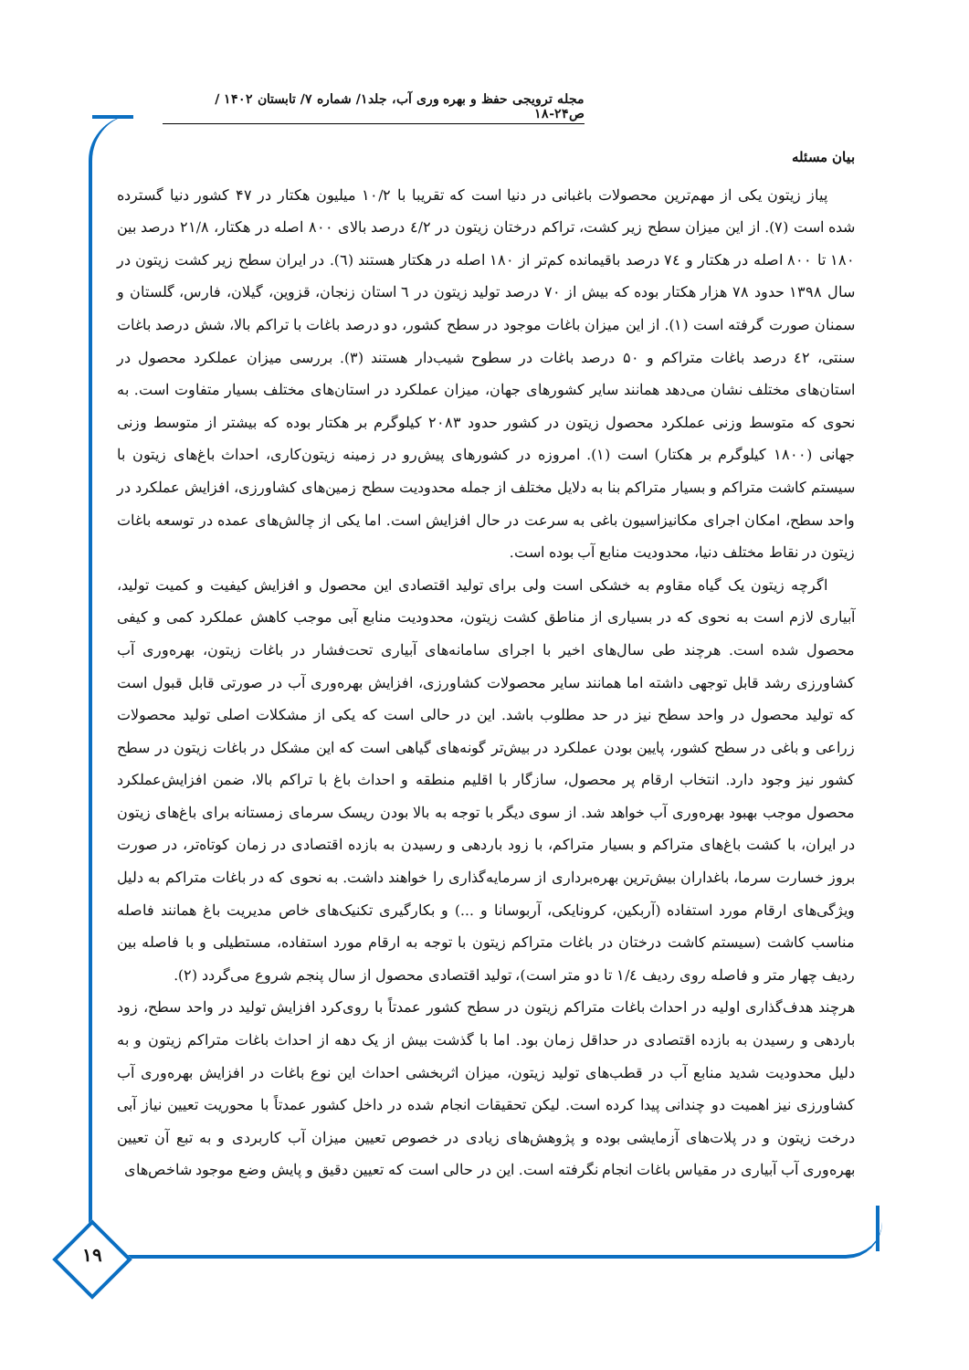مجله ترویجی حفظ و بهره وری آب، جلد۱/ شماره ۷/ تابستان ۱۴۰۲ / ص۲۴-۱۸
بیان مسئله
پیاز زیتون یکی از مهم‌ترین محصولات باغبانی در دنیا است که تقریبا با ۱۰/۲ میلیون هکتار در ۴۷ کشور دنیا گسترده شده است (۷). از این میزان سطح زیر کشت، تراکم درختان زیتون در ٤/۲ درصد بالای ۸۰۰ اصله در هکتار، ۲۱/۸ درصد بین ۱۸۰ تا ۸۰۰ اصله در هکتار و ۷٤ درصد باقیمانده کم‌تر از ۱۸۰ اصله در هکتار هستند (٦). در ایران سطح زیر کشت زیتون در سال ۱۳۹۸ حدود ۷۸ هزار هکتار بوده که بیش از ۷۰ درصد تولید زیتون در ٦ استان زنجان، قزوین، گیلان، فارس، گلستان و سمنان صورت گرفته است (۱). از این میزان باغات موجود در سطح کشور، دو درصد باغات با تراکم بالا، شش درصد باغات سنتی، ٤۲ درصد باغات متراکم و ۵۰ درصد باغات در سطوح شیب‌دار هستند (۳). بررسی میزان عملکرد محصول در استان‌های مختلف نشان می‌دهد همانند سایر کشورهای جهان، میزان عملکرد در استان‌های مختلف بسیار متفاوت است. به نحوی که متوسط وزنی عملکرد محصول زیتون در کشور حدود ۲۰۸۳ کیلوگرم بر هکتار بوده که بیشتر از متوسط وزنی جهانی (۱۸۰۰ کیلوگرم بر هکتار) است (۱). امروزه در کشورهای پیش‌رو در زمینه زیتون‌کاری، احداث باغ‌های زیتون با سیستم کاشت متراکم و بسیار متراکم بنا به دلایل مختلف از جمله محدودیت سطح زمین‌های کشاورزی، افزایش عملکرد در واحد سطح، امکان اجرای مکانیزاسیون باغی به سرعت در حال افزایش است. اما یکی از چالش‌های عمده در توسعه باغات زیتون در نقاط مختلف دنیا، محدودیت منابع آب بوده است.
اگرچه زیتون یک گیاه مقاوم به خشکی است ولی برای تولید اقتصادی این محصول و افزایش کیفیت و کمیت تولید، آبیاری لازم است به نحوی که در بسیاری از مناطق کشت زیتون، محدودیت منابع آبی موجب کاهش عملکرد کمی و کیفی محصول شده است. هرچند طی سال‌های اخیر با اجرای سامانه‌های آبیاری تحت‌فشار در باغات زیتون، بهره‌وری آب کشاورزی رشد قابل توجهی داشته اما همانند سایر محصولات کشاورزی، افزایش بهره‌وری آب در صورتی قابل قبول است که تولید محصول در واحد سطح نیز در حد مطلوب باشد. این در حالی است که یکی از مشکلات اصلی تولید محصولات زراعی و باغی در سطح کشور، پایین بودن عملکرد در بیش‌تر گونه‌های گیاهی است که این مشکل در باغات زیتون در سطح کشور نیز وجود دارد. انتخاب ارقام پر محصول، سازگار با اقلیم منطقه و احداث باغ با تراکم بالا، ضمن افزایش‌عملکرد محصول موجب بهبود بهره‌وری آب خواهد شد. از سوی دیگر با توجه به بالا بودن ریسک سرمای زمستانه برای باغ‌های زیتون در ایران، با کشت باغ‌های متراکم و بسیار متراکم، با زود باردهی و رسیدن به بازده اقتصادی در زمان کوتاه‌تر، در صورت بروز خسارت سرما، باغداران بیش‌ترین بهره‌برداری از سرمایه‌گذاری را خواهند داشت. به نحوی که در باغات متراکم به دلیل ویژگی‌های ارقام مورد استفاده (آربکین، کرونایکی، آربوسانا و ...) و بکارگیری تکنیک‌های خاص مدیریت باغ همانند فاصله مناسب کاشت (سیستم کاشت درختان در باغات متراکم زیتون با توجه به ارقام مورد استفاده، مستطیلی و با فاصله بین ردیف چهار متر و فاصله روی ردیف ۱/٤ تا دو متر است)، تولید اقتصادی محصول از سال پنجم شروع می‌گردد (۲).
هرچند هدف‌گذاری اولیه در احداث باغات متراکم زیتون در سطح کشور عمدتاً با روی‌کرد افزایش تولید در واحد سطح، زود باردهی و رسیدن به بازده اقتصادی در حداقل زمان بود. اما با گذشت بیش از یک دهه از احداث باغات متراکم زیتون و به دلیل محدودیت شدید منابع آب در قطب‌های تولید زیتون، میزان اثربخشی احداث این نوع باغات در افزایش بهره‌وری آب کشاورزی نیز اهمیت دو چندانی پیدا کرده است. لیکن تحقیقات انجام شده در داخل کشور عمدتاً با محوریت تعیین نیاز آبی درخت زیتون و در پلات‌های آزمایشی بوده و پژوهش‌های زیادی در خصوص تعیین میزان آب کاربردی و به تبع آن تعیین بهره‌وری آب آبیاری در مقیاس باغات انجام نگرفته است. این در حالی است که تعیین دقیق و پایش وضع موجود شاخص‌های
۱۹